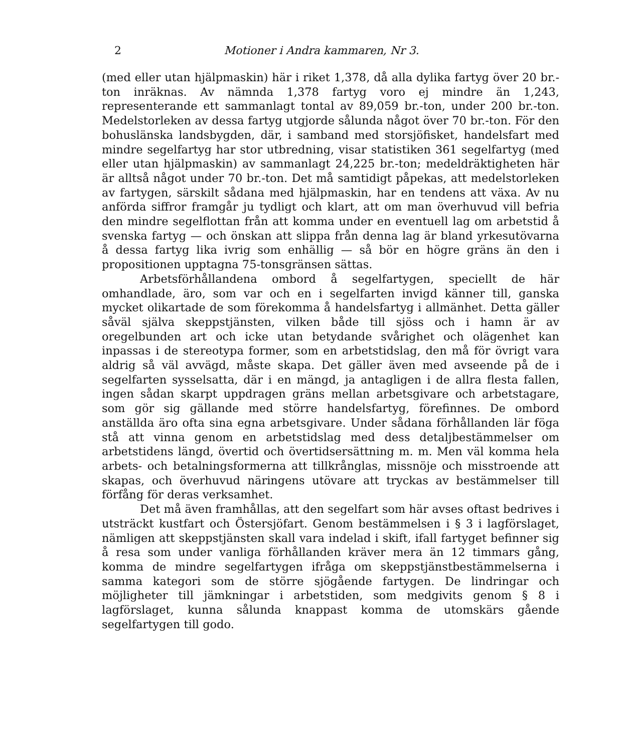2 Motioner i Andra kammaren, Nr 3.
(med eller utan hjälpmaskin) här i riket 1,378, då alla dylika fartyg över 20 br.-ton inräknas. Av nämnda 1,378 fartyg voro ej mindre än 1,243, representerande ett sammanlagt tontal av 89,059 br.-ton, under 200 br.-ton. Medelstorleken av dessa fartyg utgjorde sålunda något över 70 br.-ton. För den bohuslänska landsbygden, där, i samband med storsjöfisket, handelsfart med mindre segelfartyg har stor utbredning, visar statistiken 361 segelfartyg (med eller utan hjälpmaskin) av sammanlagt 24,225 br.-ton; medeldräktigheten här är alltså något under 70 br.-ton. Det må samtidigt påpekas, att medelstorleken av fartygen, särskilt sådana med hjälpmaskin, har en tendens att växa. Av nu anförda siffror framgår ju tydligt och klart, att om man överhuvud vill befria den mindre segelflottan från att komma under en eventuell lag om arbetstid å svenska fartyg — och önskan att slippa från denna lag är bland yrkesutövarna å dessa fartyg lika ivrig som enhällig — så bör en högre gräns än den i propositionen upptagna 75-tonsgränsen sättas.
Arbetsförhållandena ombord å segelfartygen, speciellt de här omhandlade, äro, som var och en i segelfarten invigd känner till, ganska mycket olikartade de som förekomma å handelsfartyg i allmänhet. Detta gäller såväl själva skeppstjänsten, vilken både till sjöss och i hamn är av oregelbunden art och icke utan betydande svårighet och olägenhet kan inpassas i de stereotypa former, som en arbetstidslag, den må för övrigt vara aldrig så väl avvägd, måste skapa. Det gäller även med avseende på de i segelfarten sysselsatta, där i en mängd, ja antagligen i de allra flesta fallen, ingen sådan skarpt uppdragen gräns mellan arbetsgivare och arbetstagare, som gör sig gällande med större handelsfartyg, förefinnes. De ombord anställda äro ofta sina egna arbetsgivare. Under sådana förhållanden lär föga stå att vinna genom en arbetstidslag med dess detaljbestämmelser om arbetstidens längd, övertid och övertidsersättning m. m. Men väl komma hela arbets- och betalningsformerna att tillkrånglas, missnöje och misstroende att skapas, och överhuvud näringens utövare att tryckas av bestämmelser till förfång för deras verksamhet.
Det må även framhållas, att den segelfart som här avses oftast bedrives i utsträckt kustfart och Östersjöfart. Genom bestämmelsen i § 3 i lagförslaget, nämligen att skeppstjänsten skall vara indelad i skift, ifall fartyget befinner sig å resa som under vanliga förhållanden kräver mera än 12 timmars gång, komma de mindre segelfartygen ifråga om skeppstjänstbestämmelserna i samma kategori som de större sjögående fartygen. De lindringar och möjligheter till jämkningar i arbetstiden, som medgivits genom § 8 i lagförslaget, kunna sålunda knappast komma de utomskärs gående segelfartygen till godo.